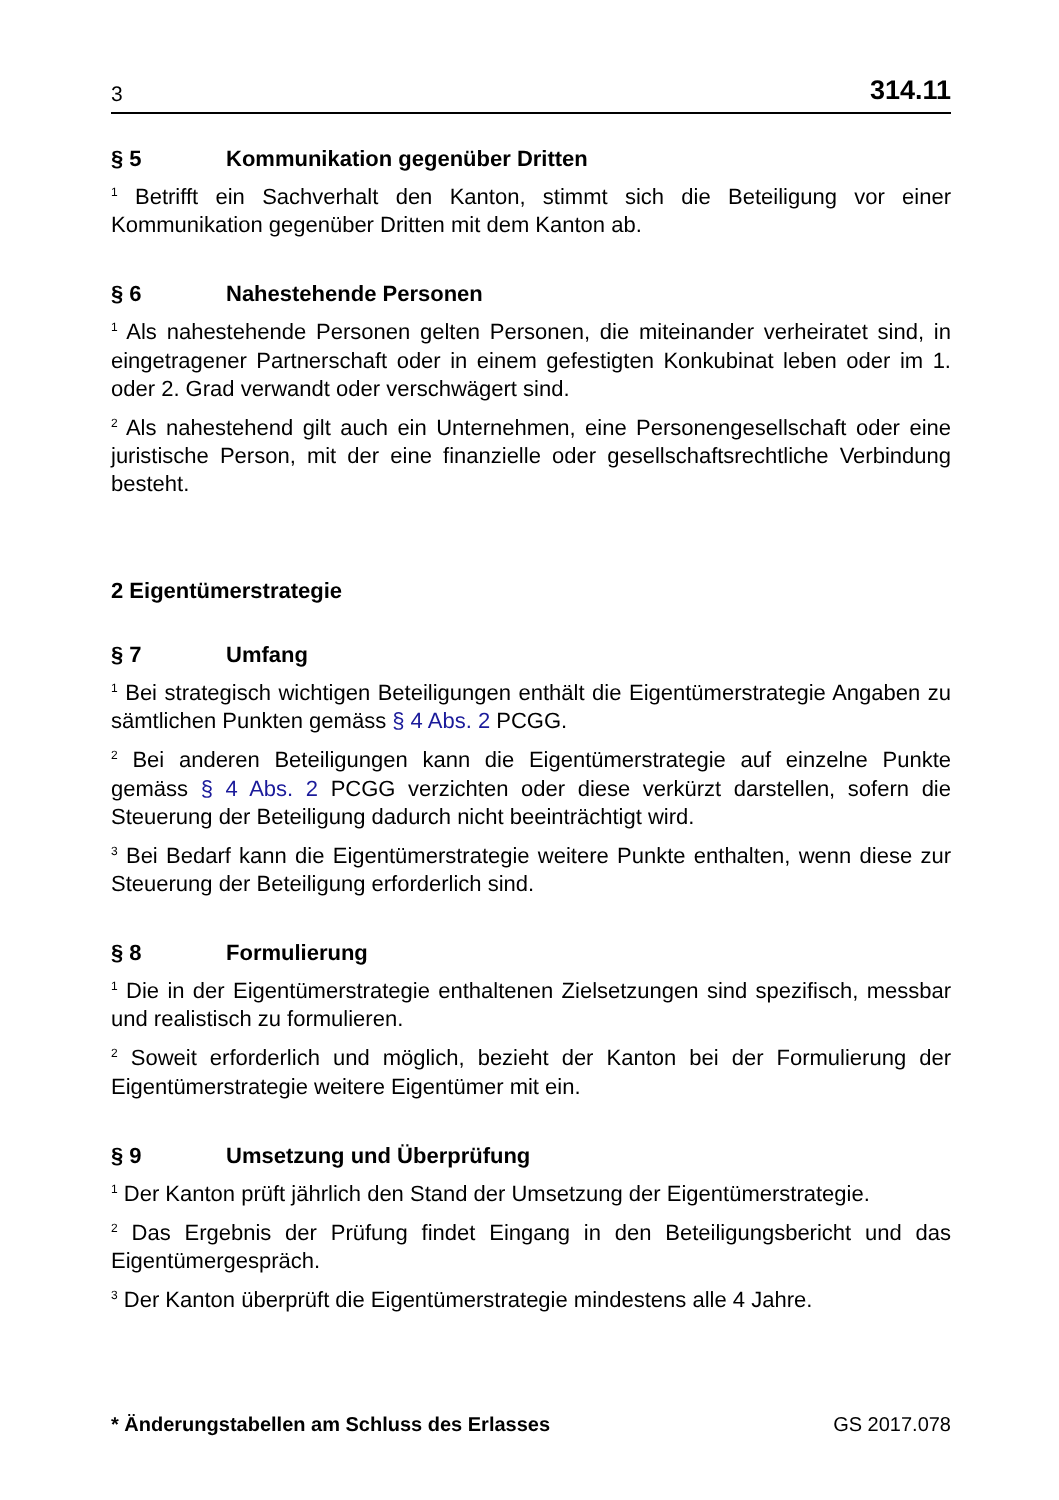3 314.11
§ 5 Kommunikation gegenüber Dritten
<sup>1</sup> Betrifft ein Sachverhalt den Kanton, stimmt sich die Beteiligung vor einer Kommunikation gegenüber Dritten mit dem Kanton ab.
§ 6 Nahestehende Personen
<sup>1</sup> Als nahestehende Personen gelten Personen, die miteinander verheiratet sind, in eingetragener Partnerschaft oder in einem gefestigten Konkubinat leben oder im 1. oder 2. Grad verwandt oder verschwägert sind.
<sup>2</sup> Als nahestehend gilt auch ein Unternehmen, eine Personengesellschaft oder eine juristische Person, mit der eine finanzielle oder gesellschaftsrechtliche Verbindung besteht.
2 Eigentümerstrategie
§ 7 Umfang
<sup>1</sup> Bei strategisch wichtigen Beteiligungen enthält die Eigentümerstrategie Angaben zu sämtlichen Punkten gemäss § 4 Abs. 2 PCGG.
<sup>2</sup> Bei anderen Beteiligungen kann die Eigentümerstrategie auf einzelne Punkte gemäss § 4 Abs. 2 PCGG verzichten oder diese verkürzt darstellen, sofern die Steuerung der Beteiligung dadurch nicht beeinträchtigt wird.
<sup>3</sup> Bei Bedarf kann die Eigentümerstrategie weitere Punkte enthalten, wenn diese zur Steuerung der Beteiligung erforderlich sind.
§ 8 Formulierung
<sup>1</sup> Die in der Eigentümerstrategie enthaltenen Zielsetzungen sind spezifisch, messbar und realistisch zu formulieren.
<sup>2</sup> Soweit erforderlich und möglich, bezieht der Kanton bei der Formulierung der Eigentümerstrategie weitere Eigentümer mit ein.
§ 9 Umsetzung und Überprüfung
<sup>1</sup> Der Kanton prüft jährlich den Stand der Umsetzung der Eigentümerstrategie.
<sup>2</sup> Das Ergebnis der Prüfung findet Eingang in den Beteiligungsbericht und das Eigentümergespräch.
<sup>3</sup> Der Kanton überprüft die Eigentümerstrategie mindestens alle 4 Jahre.
* Änderungstabellen am Schluss des Erlasses GS 2017.078